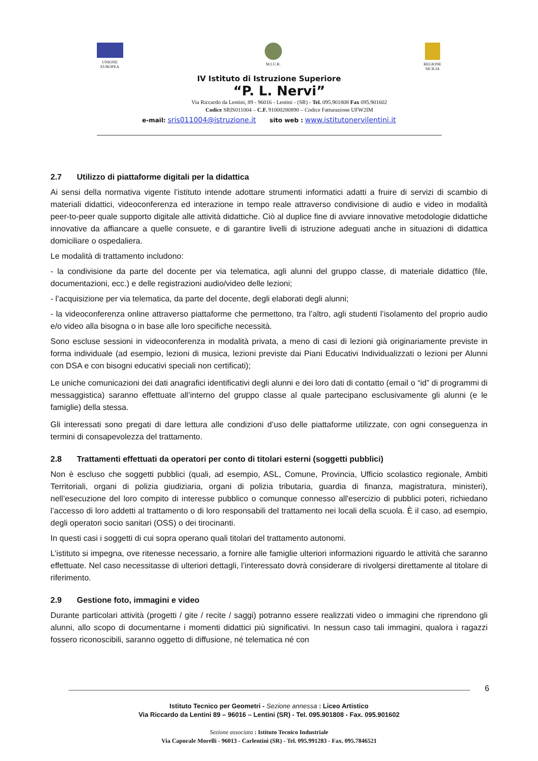UNIONE
EUROPEA
M.I.U.R. REGIONE
SICILIA
IV Istituto di Istruzione Superiore
“P. L. Nervi”
Via Riccardo da Lentini, 89 - 96016 - Lentini - (SR) - Tel. 095.901808 Fax 095.901602
Codice SRIS011004 – C.F. 91000280890 – Codice Fatturazione UFW2IM
e-mail: sris011004@istruzione.it sito web : www.istitutonervilentini.it
2.7 Utilizzo di piattaforme digitali per la didattica
Ai sensi della normativa vigente l’istituto intende adottare strumenti informatici adatti a fruire di servizi di scambio di materiali didattici, videoconferenza ed interazione in tempo reale attraverso condivisione di audio e video in modalità peer-to-peer quale supporto digitale alle attività didattiche. Ciò al duplice fine di avviare innovative metodologie didattiche innovative da affiancare a quelle consuete, e di garantire livelli di istruzione adeguati anche in situazioni di didattica domiciliare o ospedaliera.
Le modalità di trattamento includono:
- la condivisione da parte del docente per via telematica, agli alunni del gruppo classe, di materiale didattico (file, documentazioni, ecc.) e delle registrazioni audio/video delle lezioni;
- l’acquisizione per via telematica, da parte del docente, degli elaborati degli alunni;
- la videoconferenza online attraverso piattaforme che permettono, tra l’altro, agli studenti l’isolamento del proprio audio e/o video alla bisogna o in base alle loro specifiche necessità.
Sono escluse sessioni in videoconferenza in modalità privata, a meno di casi di lezioni già originariamente previste in forma individuale (ad esempio, lezioni di musica, lezioni previste dai Piani Educativi Individualizzati o lezioni per Alunni con DSA e con bisogni educativi speciali non certificati);
Le uniche comunicazioni dei dati anagrafici identificativi degli alunni e dei loro dati di contatto (email o “id” di programmi di messaggistica) saranno effettuate all’interno del gruppo classe al quale partecipano esclusivamente gli alunni (e le famiglie) della stessa.
Gli interessati sono pregati di dare lettura alle condizioni d’uso delle piattaforme utilizzate, con ogni conseguenza in termini di consapevolezza del trattamento.
2.8 Trattamenti effettuati da operatori per conto di titolari esterni (soggetti pubblici)
Non è escluso che soggetti pubblici (quali, ad esempio, ASL, Comune, Provincia, Ufficio scolastico regionale, Ambiti Territoriali, organi di polizia giudiziaria, organi di polizia tributaria, guardia di finanza, magistratura, ministeri), nell’esecuzione del loro compito di interesse pubblico o comunque connesso all'esercizio di pubblici poteri, richiedano l’accesso di loro addetti al trattamento o di loro responsabili del trattamento nei locali della scuola. È il caso, ad esempio, degli operatori socio sanitari (OSS) o dei tirocinanti.
In questi casi i soggetti di cui sopra operano quali titolari del trattamento autonomi.
L’istituto si impegna, ove ritenesse necessario, a fornire alle famiglie ulteriori informazioni riguardo le attività che saranno effettuate. Nel caso necessitasse di ulteriori dettagli, l’interessato dovrà considerare di rivolgersi direttamente al titolare di riferimento.
2.9 Gestione foto, immagini e video
Durante particolari attività (progetti / gite / recite / saggi) potranno essere realizzati video o immagini che riprendono gli alunni, allo scopo di documentarne i momenti didattici più significativi. In nessun caso tali immagini, qualora i ragazzi fossero riconoscibili, saranno oggetto di diffusione, né telematica né con
6
Istituto Tecnico per Geometri - Sezione annessa : Liceo Artistico
Via Riccardo da Lentini 89 – 96016 – Lentini (SR) - Tel. 095.901808 - Fax. 095.901602
Sezione associata : Istituto Tecnico Industriale
Via Caporale Morelli - 96013 - Carlentini (SR) - Tel. 095.991283 - Fax. 095.7846521